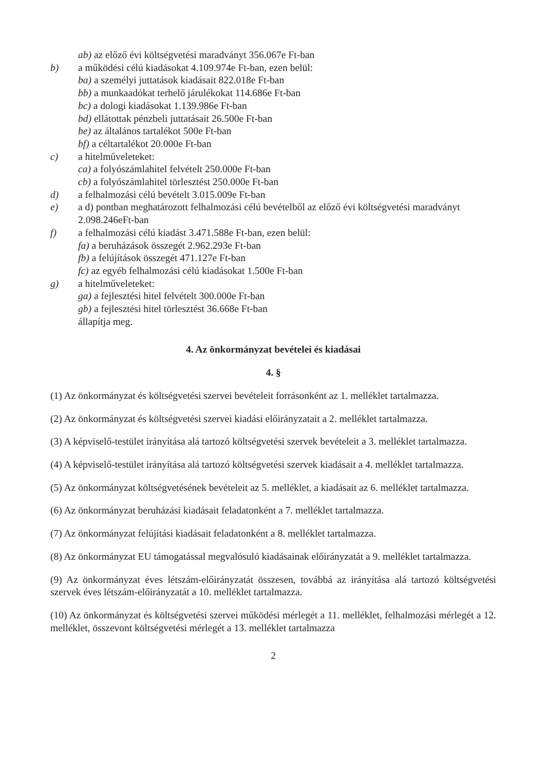ab) az előző évi költségvetési maradványt 356.067e Ft-ban
b) a működési célú kiadásokat 4.109.974e Ft-ban, ezen belül:
ba) a személyi juttatások kiadásait 822.018e Ft-ban
bb) a munkaadókat terhelő járulékokat 114.686e Ft-ban
bc) a dologi kiadásokat 1.139.986e Ft-ban
bd) ellátottak pénzbeli juttatásait 26.500e Ft-ban
be) az általános tartalékot 500e Ft-ban
bf) a céltartalékot 20.000e Ft-ban
c) a hitelműveleteket:
ca) a folyószámlahitel felvételt 250.000e Ft-ban
cb) a folyószámlahitel törlesztést 250.000e Ft-ban
d) a felhalmozási célú bevételt 3.015.009e Ft-ban
e) a d) pontban meghatározott felhalmozási célú bevételből az előző évi költségvetési maradványt 2.098.246eFt-ban
f) a felhalmozási célú kiadást 3.471.588e Ft-ban, ezen belül:
fa) a beruházások összegét 2.962.293e Ft-ban
fb) a felújítások összegét 471.127e Ft-ban
fc) az egyéb felhalmozási célú kiadásokat 1.500e Ft-ban
g) a hitelműveleteket:
ga) a fejlesztési hitel felvételt 300.000e Ft-ban
gb) a fejlesztési hitel törlesztést 36.668e Ft-ban
állapítja meg.
4. Az önkormányzat bevételei és kiadásai
4. §
(1) Az önkormányzat és költségvetési szervei bevételeit forrásonként az 1. melléklet tartalmazza.
(2) Az önkormányzat és költségvetési szervei kiadási előirányzatait a 2. melléklet tartalmazza.
(3) A képviselő-testület irányítása alá tartozó költségvetési szervek bevételeit a 3. melléklet tartalmazza.
(4) A képviselő-testület irányítása alá tartozó költségvetési szervek kiadásait a 4. melléklet tartalmazza.
(5) Az önkormányzat költségvetésének bevételeit az 5. melléklet, a kiadásait az 6. melléklet tartalmazza.
(6) Az önkormányzat beruházási kiadásait feladatonként a 7. melléklet tartalmazza.
(7) Az önkormányzat felújítási kiadásait feladatonként a 8. melléklet tartalmazza.
(8) Az önkormányzat EU támogatással megvalósuló kiadásainak előirányzatát a 9. melléklet tartalmazza.
(9) Az önkormányzat éves létszám-előirányzatát összesen, továbbá az irányítása alá tartozó költségvetési szervek éves létszám-előirányzatát a 10. melléklet tartalmazza.
(10) Az önkormányzat és költségvetési szervei működési mérlegét a 11. melléklet, felhalmozási mérlegét a 12. melléklet, összevont költségvetési mérlegét a 13. melléklet tartalmazza
2